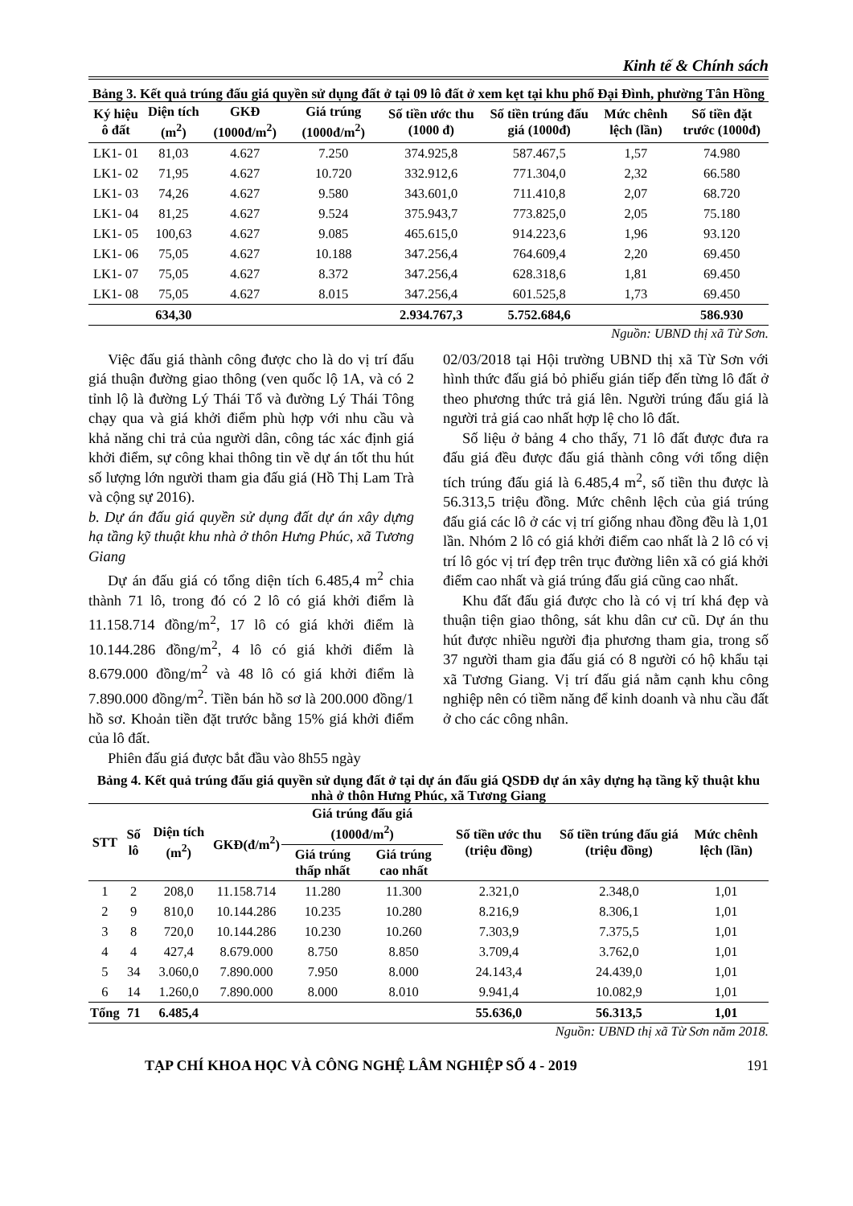Kinh tế & Chính sách
Bảng 3. Kết quả trúng đấu giá quyền sử dụng đất ở tại 09 lô đất ở xem kẹt tại khu phố Đại Đình, phường Tân Hồng
| Ký hiệu ô đất | Diện tích (m<sup>2</sup>) | GKĐ (1000đ/m<sup>2</sup>) | Giá trúng (1000đ/m<sup>2</sup>) | Số tiền ước thu (1000 đ) | Số tiền trúng đấu giá (1000đ) | Mức chênh lệch (lần) | Số tiền đặt trước (1000đ) |
| --- | --- | --- | --- | --- | --- | --- | --- |
| LK1- 01 | 81,03 | 4.627 | 7.250 | 374.925,8 | 587.467,5 | 1,57 | 74.980 |
| LK1- 02 | 71,95 | 4.627 | 10.720 | 332.912,6 | 771.304,0 | 2,32 | 66.580 |
| LK1- 03 | 74,26 | 4.627 | 9.580 | 343.601,0 | 711.410,8 | 2,07 | 68.720 |
| LK1- 04 | 81,25 | 4.627 | 9.524 | 375.943,7 | 773.825,0 | 2,05 | 75.180 |
| LK1- 05 | 100,63 | 4.627 | 9.085 | 465.615,0 | 914.223,6 | 1,96 | 93.120 |
| LK1- 06 | 75,05 | 4.627 | 10.188 | 347.256,4 | 764.609,4 | 2,20 | 69.450 |
| LK1- 07 | 75,05 | 4.627 | 8.372 | 347.256,4 | 628.318,6 | 1,81 | 69.450 |
| LK1- 08 | 75,05 | 4.627 | 8.015 | 347.256,4 | 601.525,8 | 1,73 | 69.450 |
| | 634,30 | | | 2.934.767,3 | 5.752.684,6 | | 586.930 |
Nguồn: UBND thị xã Từ Sơn.
Việc đấu giá thành công được cho là do vị trí đấu giá thuận đường giao thông (ven quốc lộ 1A, và có 2 tỉnh lộ là đường Lý Thái Tổ và đường Lý Thái Tông chạy qua và giá khởi điểm phù hợp với nhu cầu và khả năng chi trả của người dân, công tác xác định giá khởi điểm, sự công khai thông tin về dự án tốt thu hút số lượng lớn người tham gia đấu giá (Hồ Thị Lam Trà và cộng sự 2016).
b. Dự án đấu giá quyền sử dụng đất dự án xây dựng hạ tầng kỹ thuật khu nhà ở thôn Hưng Phúc, xã Tương Giang
Dự án đấu giá có tổng diện tích 6.485,4 m<sup>2</sup> chia thành 71 lô, trong đó có 2 lô có giá khởi điểm là 11.158.714 đồng/m<sup>2</sup>, 17 lô có giá khởi điểm là 10.144.286 đồng/m<sup>2</sup>, 4 lô có giá khởi điểm là 8.679.000 đồng/m<sup>2</sup> và 48 lô có giá khởi điểm là 7.890.000 đồng/m<sup>2</sup>. Tiền bán hồ sơ là 200.000 đồng/1 hồ sơ. Khoản tiền đặt trước bằng 15% giá khởi điểm của lô đất.
Phiên đấu giá được bắt đầu vào 8h55 ngày
02/03/2018 tại Hội trường UBND thị xã Từ Sơn với hình thức đấu giá bỏ phiếu gián tiếp đến từng lô đất ở theo phương thức trả giá lên. Người trúng đấu giá là người trả giá cao nhất hợp lệ cho lô đất.
Số liệu ở bảng 4 cho thấy, 71 lô đất được đưa ra đấu giá đều được đấu giá thành công với tổng diện tích trúng đấu giá là 6.485,4 m<sup>2</sup>, số tiền thu được là 56.313,5 triệu đồng. Mức chênh lệch của giá trúng đấu giá các lô ở các vị trí giống nhau đồng đều là 1,01 lần. Nhóm 2 lô có giá khởi điểm cao nhất là 2 lô có vị trí lô góc vị trí đẹp trên trục đường liên xã có giá khởi điểm cao nhất và giá trúng đấu giá cũng cao nhất.
Khu đất đấu giá được cho là có vị trí khá đẹp và thuận tiện giao thông, sát khu dân cư cũ. Dự án thu hút được nhiều người địa phương tham gia, trong số 37 người tham gia đấu giá có 8 người có hộ khẩu tại xã Tương Giang. Vị trí đấu giá nằm cạnh khu công nghiệp nên có tiềm năng để kinh doanh và nhu cầu đất ở cho các công nhân.
Bảng 4. Kết quả trúng đấu giá quyền sử dụng đất ở tại dự án đấu giá QSDĐ dự án xây dựng hạ tầng kỹ thuật khu nhà ở thôn Hưng Phúc, xã Tương Giang
| STT | Số lô | Diện tích (m<sup>2</sup>) | GKĐ(đ/m<sup>2</sup>) | Giá trúng đấu giá (1000đ/m<sup>2</sup>) | | Số tiền ước thu (triệu đồng) | Số tiền trúng đấu giá (triệu đồng) | Mức chênh lệch (lần) |
| --- | --- | --- | --- | --- | --- | --- | --- | --- |
| | | | | Giá trúng thấp nhất | Giá trúng cao nhất | | | |
| 1 | 2 | 208,0 | 11.158.714 | 11.280 | 11.300 | 2.321,0 | 2.348,0 | 1,01 |
| 2 | 9 | 810,0 | 10.144.286 | 10.235 | 10.280 | 8.216,9 | 8.306,1 | 1,01 |
| 3 | 8 | 720,0 | 10.144.286 | 10.230 | 10.260 | 7.303,9 | 7.375,5 | 1,01 |
| 4 | 4 | 427,4 | 8.679.000 | 8.750 | 8.850 | 3.709,4 | 3.762,0 | 1,01 |
| 5 | 34 | 3.060,0 | 7.890.000 | 7.950 | 8.000 | 24.143,4 | 24.439,0 | 1,01 |
| 6 | 14 | 1.260,0 | 7.890.000 | 8.000 | 8.010 | 9.941,4 | 10.082,9 | 1,01 |
| Tổng | 71 | 6.485,4 | | | | 55.636,0 | 56.313,5 | 1,01 |
Nguồn: UBND thị xã Từ Sơn năm 2018.
TẠP CHÍ KHOA HỌC VÀ CÔNG NGHỆ LÂM NGHIỆP SỐ 4 - 2019 191